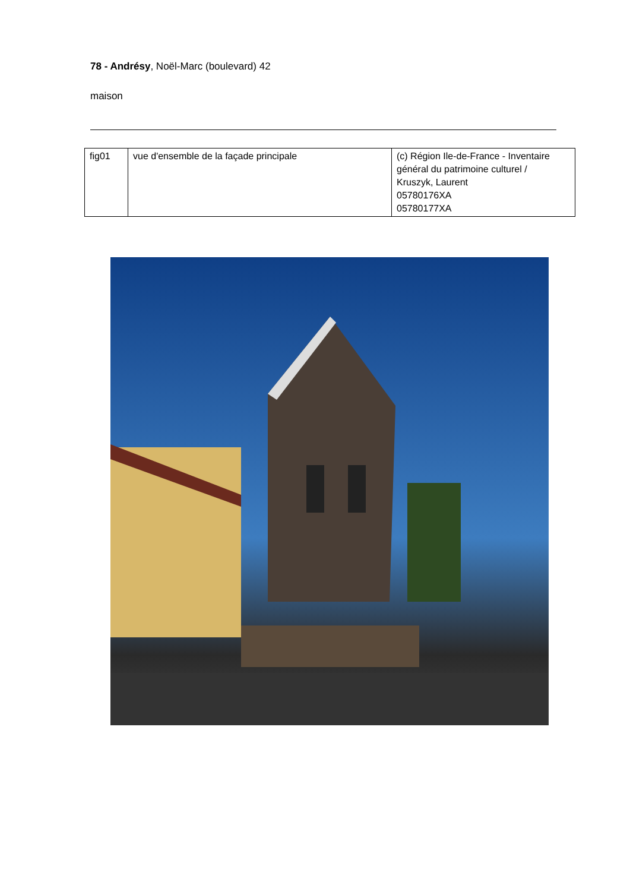78 - Andrésy, Noël-Marc (boulevard) 42
maison
| fig01 | vue d'ensemble de la façade principale | (c) Région Ile-de-France - Inventaire général du patrimoine culturel / Kruszyk, Laurent 05780176XA 05780177XA |